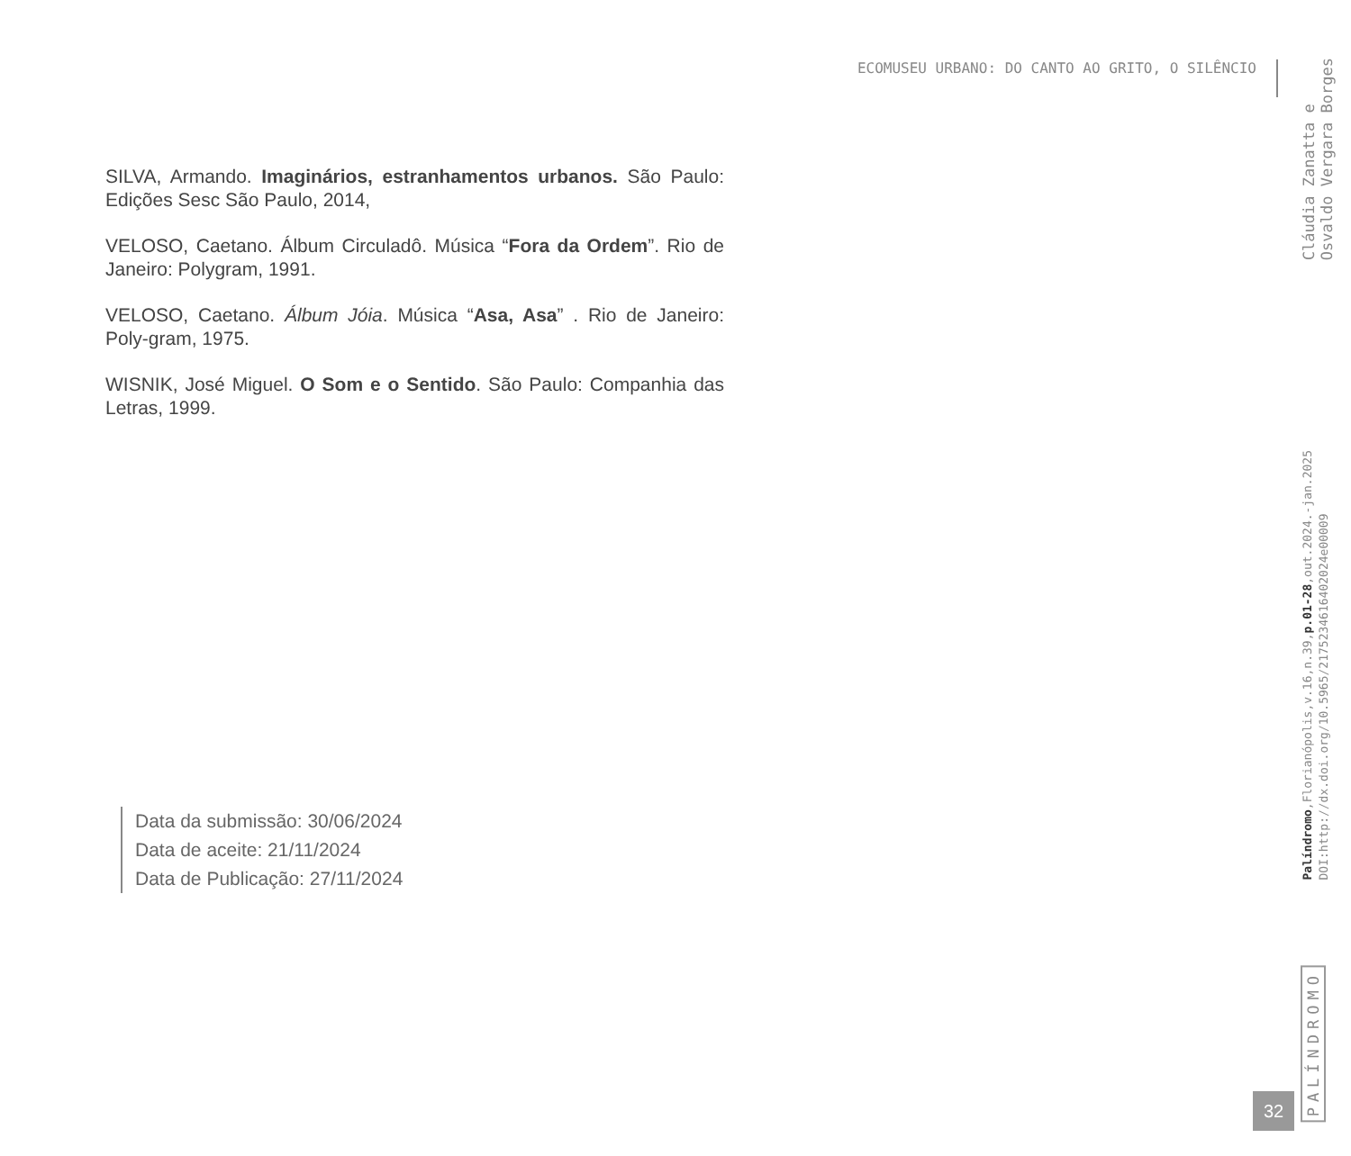ECOMUSEU URBANO: DO CANTO AO GRITO, O SILÊNCIO
Cláudia Zanatta e
Osvaldo Vergara Borges
SILVA, Armando. Imaginários, estranhamentos urbanos. São Paulo: Edições Sesc São Paulo, 2014,
VELOSO, Caetano. Álbum Circuladô. Música “Fora da Ordem”. Rio de Janeiro: Polygram, 1991.
VELOSO, Caetano. Álbum Jóia. Música “Asa, Asa” . Rio de Janeiro: Poly-gram, 1975.
WISNIK, José Miguel. O Som e o Sentido. São Paulo: Companhia das Letras, 1999.
Data da submissão: 30/06/2024
Data de aceite: 21/11/2024
Data de Publicação: 27/11/2024
Palíndromo,Florianópolis,v.16,n.39,p.01-28,out.2024.-jan.2025
DOI:http://dx.doi.org/10.5965/2175234616402024e00009
PALÍNDROMO
32